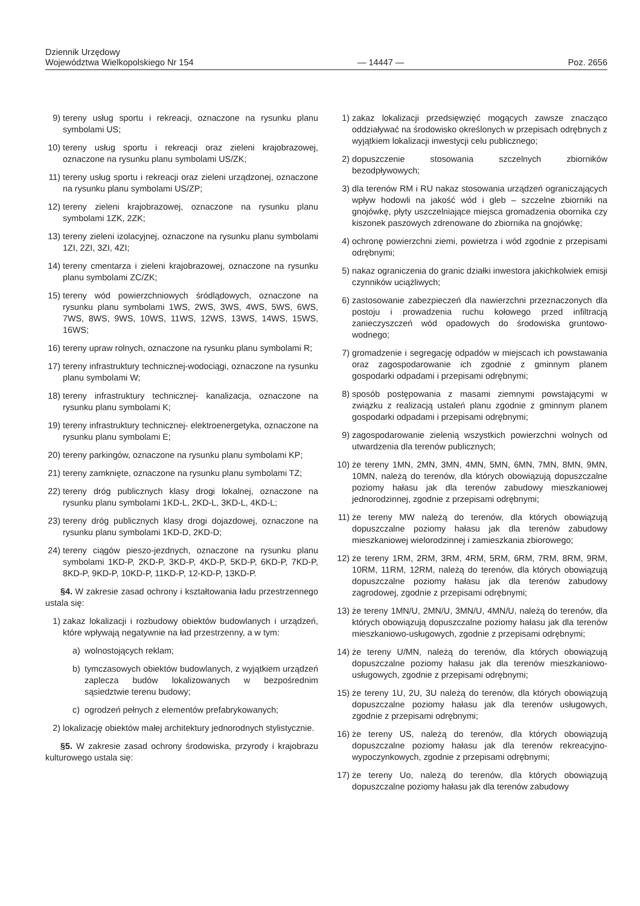Dziennik Urzędowy
Województwa Wielkopolskiego Nr 154
— 14447 —
Poz. 2656
9) tereny usług sportu i rekreacji, oznaczone na rysunku planu symbolami US;
10) tereny usług sportu i rekreacji oraz zieleni krajobrazowej, oznaczone na rysunku planu symbolami US/ZK;
11) tereny usług sportu i rekreacji oraz zieleni urządzonej, oznaczone na rysunku planu symbolami US/ZP;
12) tereny zieleni krajobrazowej, oznaczone na rysunku planu symbolami 1ZK, 2ZK;
13) tereny zieleni izolacyjnej, oznaczone na rysunku planu symbolami 1ZI, 2ZI, 3ZI, 4ZI;
14) tereny cmentarza i zieleni krajobrazowej, oznaczone na rysunku planu symbolami ZC/ZK;
15) tereny wód powierzchniowych śródlądowych, oznaczone na rysunku planu symbolami 1WS, 2WS, 3WS, 4WS, 5WS, 6WS, 7WS, 8WS, 9WS, 10WS, 11WS, 12WS, 13WS, 14WS, 15WS, 16WS;
16) tereny upraw rolnych, oznaczone na rysunku planu symbolami R;
17) tereny infrastruktury technicznej-wodociągi, oznaczone na rysunku planu symbolami W;
18) tereny infrastruktury technicznej- kanalizacja, oznaczone na rysunku planu symbolami K;
19) tereny infrastruktury technicznej- elektroenergetyka, oznaczone na rysunku planu symbolami E;
20) tereny parkingów, oznaczone na rysunku planu symbolami KP;
21) tereny zamknięte, oznaczone na rysunku planu symbolami TZ;
22) tereny dróg publicznych klasy drogi lokalnej, oznaczone na rysunku planu symbolami 1KD-L, 2KD-L, 3KD-L, 4KD-L;
23) tereny dróg publicznych klasy drogi dojazdowej, oznaczone na rysunku planu symbolami 1KD-D, 2KD-D;
24) tereny ciągów pieszo-jezdnych, oznaczone na rysunku planu symbolami 1KD-P, 2KD-P, 3KD-P, 4KD-P, 5KD-P, 6KD-P, 7KD-P, 8KD-P, 9KD-P, 10KD-P, 11KD-P, 12-KD-P, 13KD-P.
§4. W zakresie zasad ochrony i kształtowania ładu przestrzennego ustala się:
1) zakaz lokalizacji i rozbudowy obiektów budowlanych i urządzeń, które wpływają negatywnie na ład przestrzenny, a w tym:
a) wolnostojących reklam;
b) tymczasowych obiektów budowlanych, z wyjątkiem urządzeń zaplecza budów lokalizowanych w bezpośrednim sąsiedztwie terenu budowy;
c) ogrodzeń pełnych z elementów prefabrykowanych;
2) lokalizację obiektów małej architektury jednorodnych stylistycznie.
§5. W zakresie zasad ochrony środowiska, przyrody i krajobrazu kulturowego ustala się:
1) zakaz lokalizacji przedsięwzięć mogących zawsze znacząco oddziaływać na środowisko określonych w przepisach odrębnych z wyjątkiem lokalizacji inwestycji celu publicznego;
2) dopuszczenie stosowania szczelnych zbiorników bezodpływowych;
3) dla terenów RM i RU nakaz stosowania urządzeń ograniczających wpływ hodowli na jakość wód i gleb – szczelne zbiorniki na gnojówkę, płyty uszczelniające miejsca gromadzenia obornika czy kiszonek paszowych zdrenowane do zbiornika na gnojówkę;
4) ochronę powierzchni ziemi, powietrza i wód zgodnie z przepisami odrębnymi;
5) nakaz ograniczenia do granic działki inwestora jakichkolwiek emisji czynników uciążliwych;
6) zastosowanie zabezpieczeń dla nawierzchni przeznaczonych dla postoju i prowadzenia ruchu kołowego przed infiltracją zanieczyszczeń wód opadowych do środowiska gruntowo-wodnego;
7) gromadzenie i segregację odpadów w miejscach ich powstawania oraz zagospodarowanie ich zgodnie z gminnym planem gospodarki odpadami i przepisami odrębnymi;
8) sposób postępowania z masami ziemnymi powstającymi w związku z realizacją ustaleń planu zgodnie z gminnym planem gospodarki odpadami i przepisami odrębnymi;
9) zagospodarowanie zielenią wszystkich powierzchni wolnych od utwardzenia dla terenów publicznych;
10) że tereny 1MN, 2MN, 3MN, 4MN, 5MN, 6MN, 7MN, 8MN, 9MN, 10MN, należą do terenów, dla których obowiązują dopuszczalne poziomy hałasu jak dla terenów zabudowy mieszkaniowej jednorodzinnej, zgodnie z przepisami odrębnymi;
11) że tereny MW należą do terenów, dla których obowiązują dopuszczalne poziomy hałasu jak dla terenów zabudowy mieszkaniowej wielorodzinnej i zamieszkania zbiorowego;
12) że tereny 1RM, 2RM, 3RM, 4RM, 5RM, 6RM, 7RM, 8RM, 9RM, 10RM, 11RM, 12RM, należą do terenów, dla których obowiązują dopuszczalne poziomy hałasu jak dla terenów zabudowy zagrodowej, zgodnie z przepisami odrębnymi;
13) że tereny 1MN/U, 2MN/U, 3MN/U, 4MN/U, należą do terenów, dla których obowiązują dopuszczalne poziomy hałasu jak dla terenów mieszkaniowo-usługowych, zgodnie z przepisami odrębnymi;
14) że tereny U/MN, należą do terenów, dla których obowiązują dopuszczalne poziomy hałasu jak dla terenów mieszkaniowo-usługowych, zgodnie z przepisami odrębnymi;
15) że tereny 1U, 2U, 3U należą do terenów, dla których obowiązują dopuszczalne poziomy hałasu jak dla terenów usługowych, zgodnie z przepisami odrębnymi;
16) że tereny US, należą do terenów, dla których obowiązują dopuszczalne poziomy hałasu jak dla terenów rekreacyjno-wypoczynkowych, zgodnie z przepisami odrębnymi;
17) że tereny Uo, należą do terenów, dla których obowiązują dopuszczalne poziomy hałasu jak dla terenów zabudowy